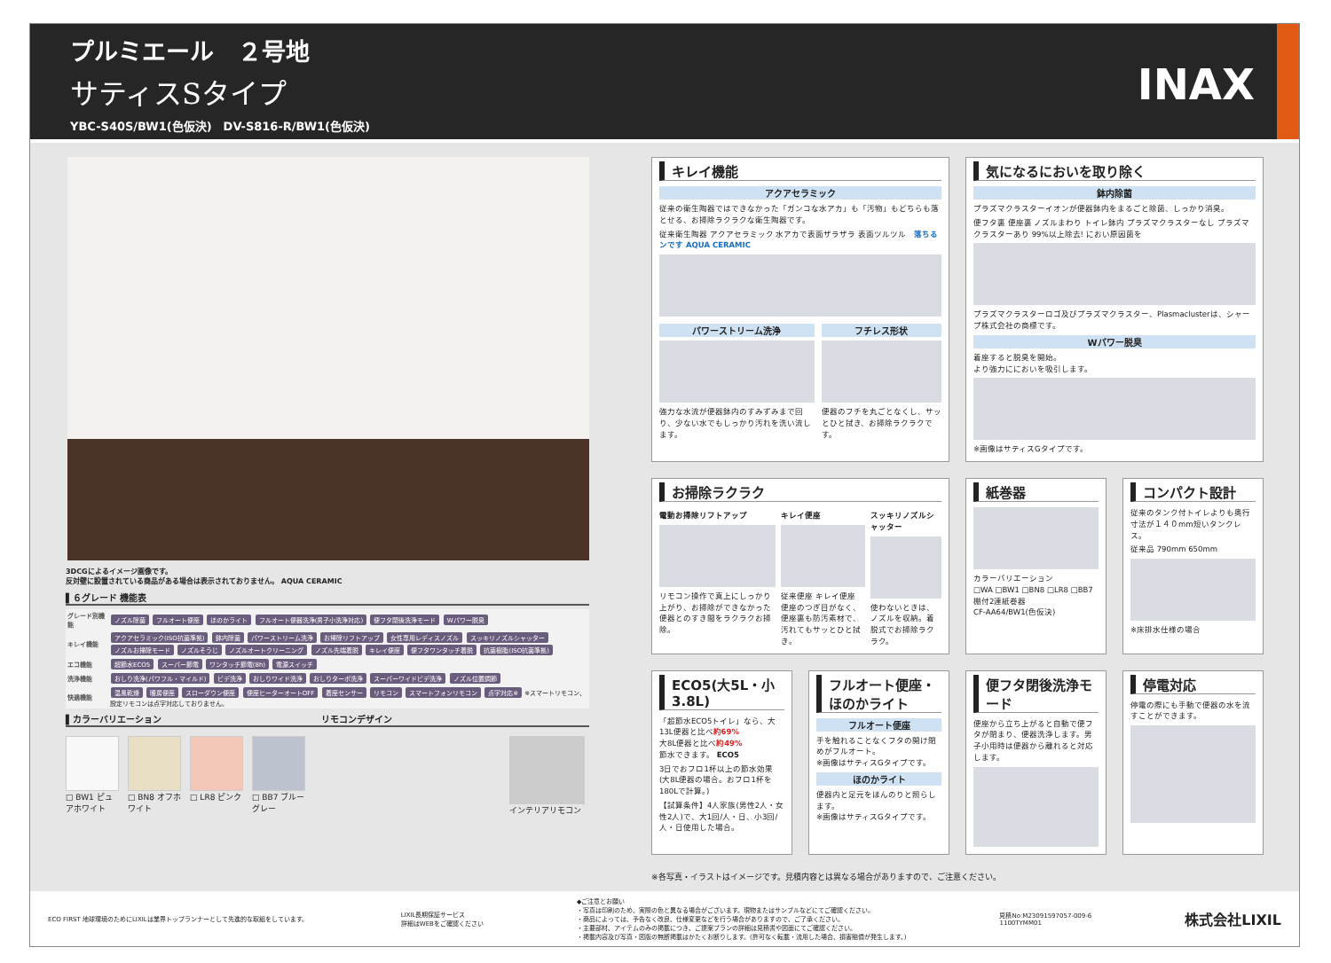プルミエール　２号地
サティスSタイプ
YBC-S40S/BW1(色仮決)　DV-S816-R/BW1(色仮決)
INAX
3DCGによるイメージ画像です。
反対壁に設置されている商品がある場合は表示されておりません。 AQUA CERAMIC
▌６グレード 機能表
| グレード別機能 | ノズル除菌 フルオート便座 ほのかライト フルオート便器洗浄(男子小洗浄対応) 便フタ閉後洗浄モード Wパワー脱臭 |
| キレイ機能 | アクアセラミック(ISO抗菌準拠) 鉢内除菌 パワーストリーム洗浄 お掃除リフトアップ 女性専用レディスノズル スッキリノズルシャッター ノズルお掃除モード ノズルそうじ ノズルオートクリーニング ノズル先端着脱 キレイ便座 便フタワンタッチ着脱 抗菌樹脂(ISO抗菌準拠) |
| エコ機能 | 超節水ECO5 スーパー節電 ワンタッチ節電(8h) 電源スイッチ |
| 洗浄機能 | おしり洗浄(パワフル・マイルド) ビデ洗浄 おしりワイド洗浄 おしりターボ洗浄 スーパーワイドビデ洗浄 ノズル位置調節 |
| 快適機能 | 温風乾燥 暖房便座 スローダウン便座 便座ヒーターオートOFF 着座センサー リモコン スマートフォンリモコン 点字対応※ ※スマートリモコン、設定リモコンは点字対応しておりません。 |
▌カラーバリエーション　　　　　　　　　　　　　　　　　　リモコンデザイン
□ BW1 ピュアホワイト
□ BN8 オフホワイト
□ LR8 ピンク □ BB7 ブルーグレー
インテリアリモコン
キレイ機能
アクアセラミック
従来の衛生陶器ではできなかった「ガンコな水アカ」も「汚物」もどちらも落とせる、お掃除ラクラクな衛生陶器です。
従来衛生陶器 アクアセラミック 水アカで表面ザラザラ 表面ツルツル　落ちるンです AQUA CERAMIC
パワーストリーム洗浄
強力な水流が便器鉢内のすみずみまで回り、少ない水でもしっかり汚れを洗い流します。
フチレス形状
便器のフチを丸ごとなくし、サッとひと拭き、お掃除ラクラクです。
気になるにおいを取り除く
鉢内除菌
プラズマクラスターイオンが便器鉢内をまるごと除菌、しっかり消臭。
便フタ裏 便座裏 ノズルまわり トイレ鉢内 プラズマクラスターなし プラズマクラスターあり 99%以上除去! におい原因菌を
プラズマクラスターロゴ及びプラズマクラスター、Plasmaclusterは、シャープ株式会社の商標です。
Wパワー脱臭
着座すると脱臭を開始。
より強力ににおいを吸引します。
※画像はサティスGタイプです。
お掃除ラクラク
電動お掃除リフトアップ
リモコン操作で真上にしっかり上がり、お掃除ができなかった便器とのすき間をラクラクお掃除。
キレイ便座
従来便座 キレイ便座
便座のつぎ目がなく、便座裏も防汚素材で、汚れてもサッとひと拭き。
スッキリノズルシャッター
使わないときは、ノズルを収納。着脱式でお掃除ラクラク。
紙巻器
カラーバリエーション
□WA □BW1 □BN8 □LR8 □BB7
棚付2連紙巻器
CF-AA64/BW1(色仮決)
コンパクト設計
従来のタンク付トイレよりも奥行寸法が１４０mm短いタンクレス。
従来品 790mm 650mm
※床排水仕様の場合
ECO5(大5L・小3.8L)
「超節水ECO5トイレ」なら、大13L便器と比べ約69%
大8L便器と比べ約49%
節水できます。 ECO5
3日でおフロ1杯以上の節水効果 (大8L便器の場合。おフロ1杯を180Lで計算。)
【試算条件】4人家族(男性2人・女性2人)で、大1回/人・日、小3回/人・日使用した場合。
フルオート便座・ほのかライト
フルオート便座
手を触れることなくフタの開け閉めがフルオート。
※画像はサティスGタイプです。
ほのかライト
便器内と足元をほんのりと照らします。
※画像はサティスGタイプです。
便フタ閉後洗浄モード
便座から立ち上がると自動で便フタが閉まり、便器洗浄します。男子小用時は便器から離れると対応します。
停電対応
停電の際にも手動で便器の水を流すことができます。
※各写真・イラストはイメージです。見積内容とは異なる場合がありますので、ご注意ください。
ECO FIRST 地球環境のためにLIXILは業界トップランナーとして先進的な取組をしています。
LIXIL長期保証サービス
詳細はWEBをご確認ください
◆ご注意とお願い
・写真は印刷のため、実際の色と異なる場合がございます。現物またはサンプルなどにてご確認ください。
・商品によっては、予告なく改良、仕様変更などを行う場合がありますので、ご了承ください。
・主要部材、アイテムのみの掲載につき、ご提案プランの詳細は見積書や図面にてご確認ください。
・掲載内容及び写真・図版の無断掲載はかたくお断りします。(許可なく転載・流用した場合、損害賠償が発生します。)
見積No:M23091597057-009-6
1100TYMM01
株式会社LIXIL